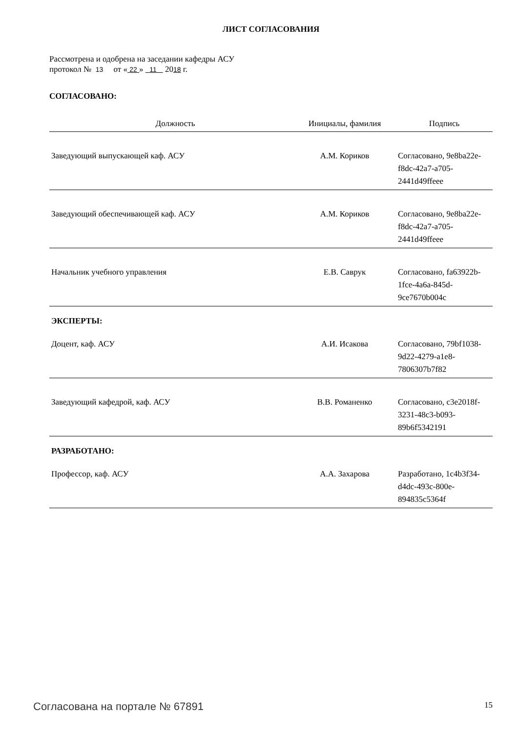ЛИСТ СОГЛАСОВАНИЯ
Рассмотрена и одобрена на заседании кафедры АСУ
протокол № 13 от « 22 » 11 2018 г.
СОГЛАСОВАНО:
| Должность | Инициалы, фамилия | Подпись |
| --- | --- | --- |
| Заведующий выпускающей каф. АСУ | А.М. Кориков | Согласовано, 9e8ba22e-f8dc-42a7-a705-2441d49ffeee |
| Заведующий обеспечивающей каф. АСУ | А.М. Кориков | Согласовано, 9e8ba22e-f8dc-42a7-a705-2441d49ffeee |
| Начальник учебного управления | Е.В. Саврук | Согласовано, fa63922b-1fce-4a6a-845d-9ce7670b004c |
ЭКСПЕРТЫ:
| Доцент, каф. АСУ | А.И. Исакова | Согласовано, 79bf1038-9d22-4279-a1e8-7806307b7f82 |
| Заведующий кафедрой, каф. АСУ | В.В. Романенко | Согласовано, c3e2018f-3231-48c3-b093-89b6f5342191 |
РАЗРАБОТАНО:
| Профессор, каф. АСУ | А.А. Захарова | Разработано, 1c4b3f34-d4dc-493c-800e-894835c5364f |
Согласована на портале № 67891 15